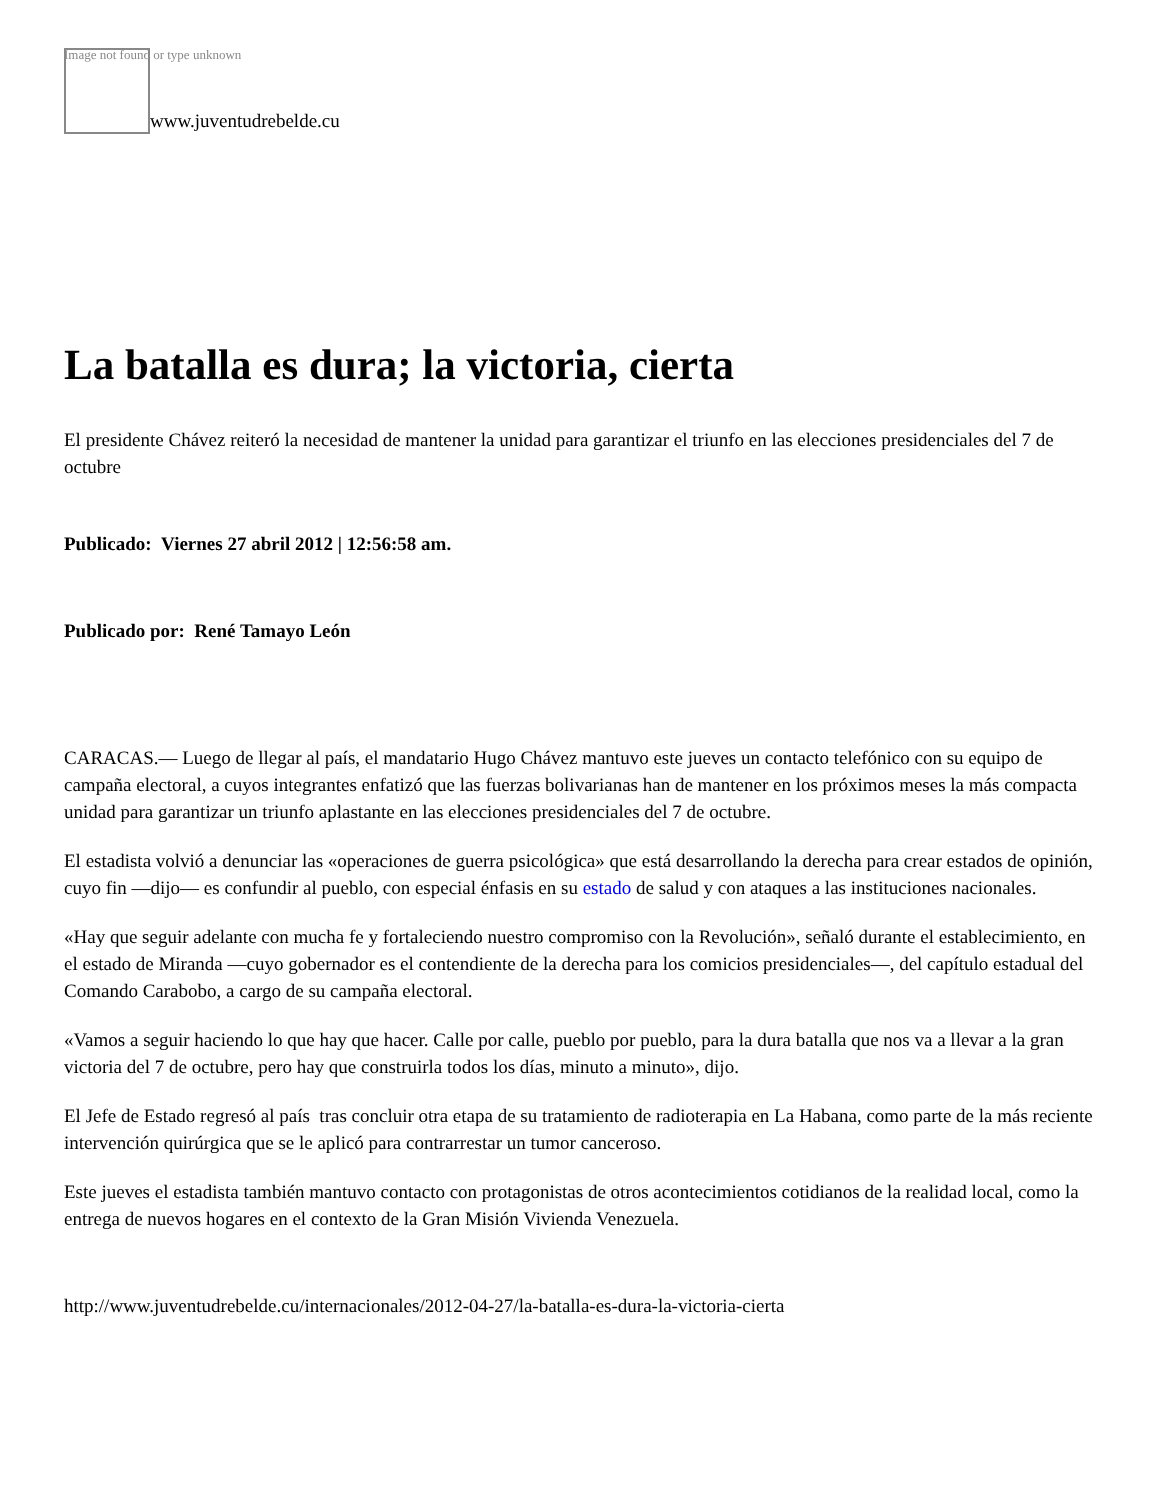Image not found or type unknown
www.juventudrebelde.cu
La batalla es dura; la victoria, cierta
El presidente Chávez reiteró la necesidad de mantener la unidad para garantizar el triunfo en las elecciones presidenciales del 7 de octubre
Publicado: Viernes 27 abril 2012 | 12:56:58 am.
Publicado por: René Tamayo León
CARACAS.— Luego de llegar al país, el mandatario Hugo Chávez mantuvo este jueves un contacto telefónico con su equipo de campaña electoral, a cuyos integrantes enfatizó que las fuerzas bolivarianas han de mantener en los próximos meses la más compacta unidad para garantizar un triunfo aplastante en las elecciones presidenciales del 7 de octubre.
El estadista volvió a denunciar las «operaciones de guerra psicológica» que está desarrollando la derecha para crear estados de opinión, cuyo fin —dijo— es confundir al pueblo, con especial énfasis en su estado de salud y con ataques a las instituciones nacionales.
«Hay que seguir adelante con mucha fe y fortaleciendo nuestro compromiso con la Revolución», señaló durante el establecimiento, en el estado de Miranda —cuyo gobernador es el contendiente de la derecha para los comicios presidenciales—, del capítulo estadual del Comando Carabobo, a cargo de su campaña electoral.
«Vamos a seguir haciendo lo que hay que hacer. Calle por calle, pueblo por pueblo, para la dura batalla que nos va a llevar a la gran victoria del 7 de octubre, pero hay que construirla todos los días, minuto a minuto», dijo.
El Jefe de Estado regresó al país tras concluir otra etapa de su tratamiento de radioterapia en La Habana, como parte de la más reciente intervención quirúrgica que se le aplicó para contrarrestar un tumor canceroso.
Este jueves el estadista también mantuvo contacto con protagonistas de otros acontecimientos cotidianos de la realidad local, como la entrega de nuevos hogares en el contexto de la Gran Misión Vivienda Venezuela.
http://www.juventudrebelde.cu/internacionales/2012-04-27/la-batalla-es-dura-la-victoria-cierta